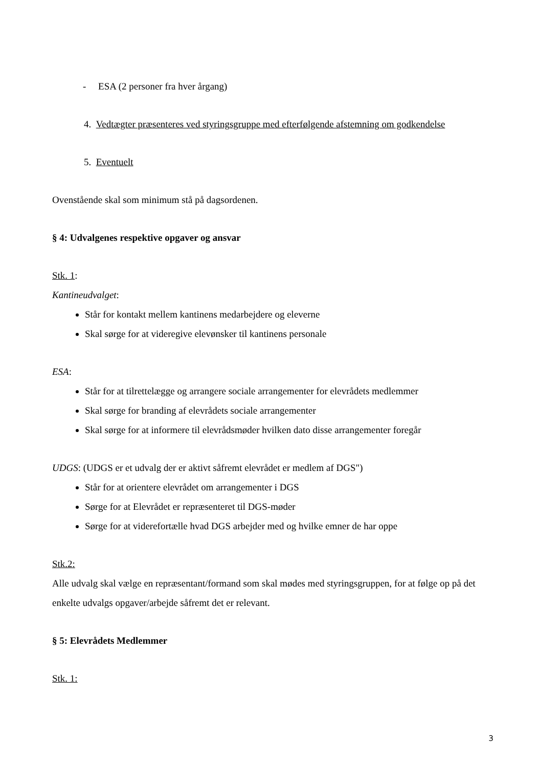- ESA (2 personer fra hver årgang)
4. Vedtægter præsenteres ved styringsgruppe med efterfølgende afstemning om godkendelse
5. Eventuelt
Ovenstående skal som minimum stå på dagsordenen.
§ 4: Udvalgenes respektive opgaver og ansvar
Stk. 1:
Kantineudvalget:
Står for kontakt mellem kantinens medarbejdere og eleverne
Skal sørge for at videregive elevønsker til kantinens personale
ESA:
Står for at tilrettelægge og arrangere sociale arrangementer for elevrådets medlemmer
Skal sørge for branding af elevrådets sociale arrangementer
Skal sørge for at informere til elevrådsmøder hvilken dato disse arrangementer foregår
UDGS: (UDGS er et udvalg der er aktivt såfremt elevrådet er medlem af DGS")
Står for at orientere elevrådet om arrangementer i DGS
Sørge for at Elevrådet er repræsenteret til DGS-møder
Sørge for at viderefortælle hvad DGS arbejder med og hvilke emner de har oppe
Stk.2:
Alle udvalg skal vælge en repræsentant/formand som skal mødes med styringsgruppen, for at følge op på det enkelte udvalgs opgaver/arbejde såfremt det er relevant.
§ 5: Elevrådets Medlemmer
Stk. 1:
3